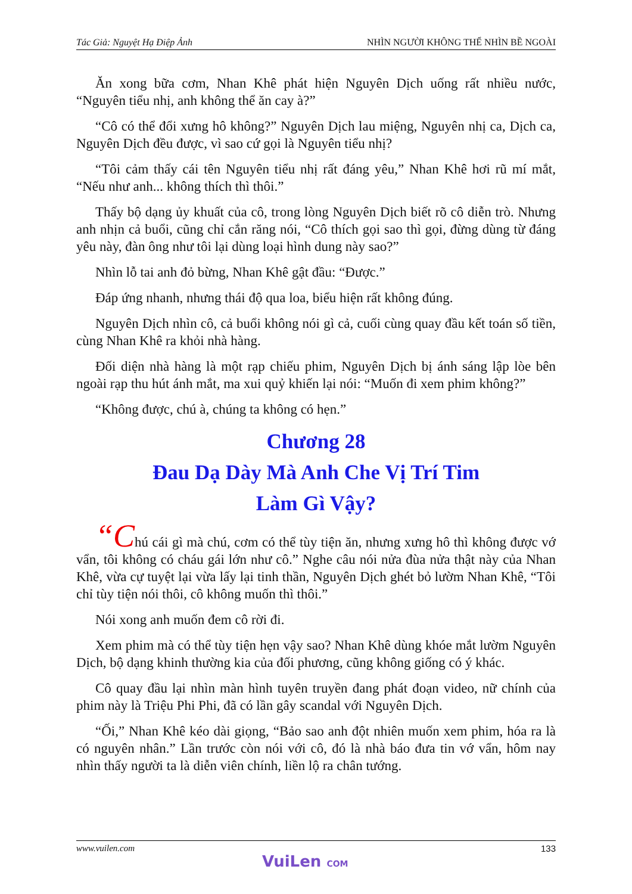Tác Giả: Nguyệt Hạ Điệp Ảnh NHÌN NGƯỜI KHÔNG THỂ NHÌN BỀ NGOÀI
Ăn xong bữa cơm, Nhan Khê phát hiện Nguyên Dịch uống rất nhiều nước, “Nguyên tiểu nhị, anh không thể ăn cay à?”
“Cô có thể đổi xưng hô không?” Nguyên Dịch lau miệng, Nguyên nhị ca, Dịch ca, Nguyên Dịch đều được, vì sao cứ gọi là Nguyên tiểu nhị?
“Tôi cảm thấy cái tên Nguyên tiểu nhị rất đáng yêu,” Nhan Khê hơi rũ mí mắt, “Nếu như anh... không thích thì thôi.”
Thấy bộ dạng ủy khuất của cô, trong lòng Nguyên Dịch biết rõ cô diễn trò. Nhưng anh nhịn cả buổi, cũng chỉ cắn răng nói, “Cô thích gọi sao thì gọi, đừng dùng từ đáng yêu này, đàn ông như tôi lại dùng loại hình dung này sao?”
Nhìn lỗ tai anh đỏ bừng, Nhan Khê gật đầu: “Được.”
Đáp ứng nhanh, nhưng thái độ qua loa, biểu hiện rất không đúng.
Nguyên Dịch nhìn cô, cả buổi không nói gì cả, cuối cùng quay đầu kết toán số tiền, cùng Nhan Khê ra khỏi nhà hàng.
Đối diện nhà hàng là một rạp chiếu phim, Nguyên Dịch bị ánh sáng lập lòe bên ngoài rạp thu hút ánh mắt, ma xui quỷ khiến lại nói: “Muốn đi xem phim không?”
“Không được, chú à, chúng ta không có hẹn.”
Chương 28
Đau Dạ Dày Mà Anh Che Vị Trí Tim
Làm Gì Vậy?
“Chú cái gì mà chú, cơm có thể tùy tiện ăn, nhưng xưng hô thì không được vớ vẩn, tôi không có cháu gái lớn như cô.” Nghe câu nói nửa đùa nửa thật này của Nhan Khê, vừa cự tuyệt lại vừa lấy lại tinh thần, Nguyên Dịch ghét bỏ lườm Nhan Khê, “Tôi chỉ tùy tiện nói thôi, cô không muốn thì thôi.”
Nói xong anh muốn đem cô rời đi.
Xem phim mà có thể tùy tiện hẹn vậy sao? Nhan Khê dùng khóe mắt lườm Nguyên Dịch, bộ dạng khinh thường kia của đối phương, cũng không giống có ý khác.
Cô quay đầu lại nhìn màn hình tuyên truyền đang phát đoạn video, nữ chính của phim này là Triệu Phi Phi, đã có lần gây scandal với Nguyên Dịch.
“Ối,” Nhan Khê kéo dài giọng, “Bảo sao anh đột nhiên muốn xem phim, hóa ra là có nguyên nhân.” Lần trước còn nói với cô, đó là nhà báo đưa tin vớ vẩn, hôm nay nhìn thấy người ta là diễn viên chính, liền lộ ra chân tướng.
www.vuilen.com 133
VuiLen COM